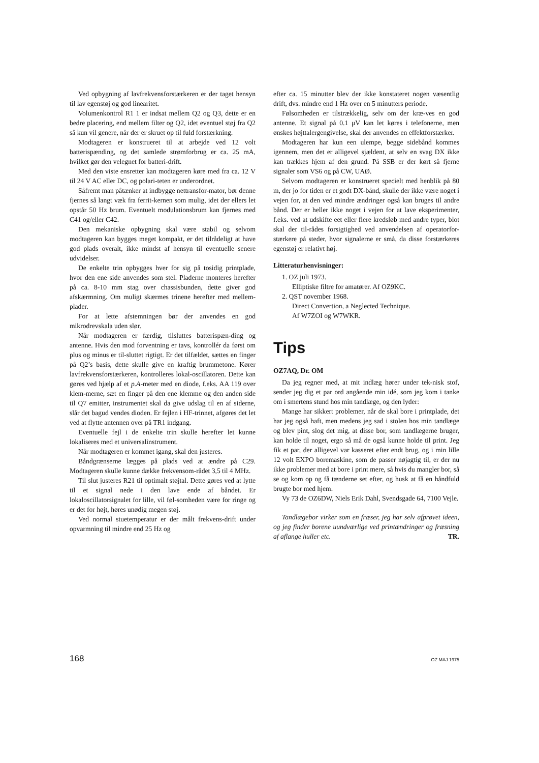Ved opbygning af lavfrekvensforstærkeren er der taget hensyn til lav egenstøj og god linearitet.
Volumenkontrol R1 1 er indsat mellem Q2 og Q3, dette er en bedre placering, end mellem filter og Q2, idet eventuel støj fra Q2 så kun vil genere, når der er skruet op til fuld forstærkning.
Modtageren er konstrueret til at arbejde ved 12 volt batterispænding, og det samlede strømforbrug er ca. 25 mA, hvilket gør den velegnet for batteri-drift.
Med den viste ensretter kan modtageren køre med fra ca. 12 V til 24 V AC eller DC, og polari-teten er underordnet.
Såfremt man påtænker at indbygge nettransfor-mator, bør denne fjernes så langt væk fra ferrit-kernen som mulig, idet der ellers let opstår 50 Hz brum. Eventuelt modulationsbrum kan fjernes med C41 og/eller C42.
Den mekaniske opbygning skal være stabil og selvom modtageren kan bygges meget kompakt, er det tilrådeligt at have god plads overalt, ikke mindst af hensyn til eventuelle senere udvidelser.
De enkelte trin opbygges hver for sig på tosidig printplade, hvor den ene side anvendes som stel. Pladerne monteres herefter på ca. 8-10 mm stag over chassisbunden, dette giver god afskærmning. Om muligt skærmes trinene herefter med mellem-plader.
For at lette afstemningen bør der anvendes en god mikrodrevskala uden slør.
Når modtageren er færdig, tilsluttes batterispæn-ding og antenne. Hvis den mod forventning er tavs, kontrollér da først om plus og minus er til-sluttet rigtigt. Er det tilfældet, sættes en finger på Q2’s basis, dette skulle give en kraftig brummetone. Kører lavfrekvensforstærkeren, kontrolleres lokal-oscillatoren. Dette kan gøres ved hjælp af et p.A-meter med en diode, f.eks. AA 119 over klem-merne, sæt en finger på den ene klemme og den anden side til Q7 emitter, instrumentet skal da give udslag til en af siderne, slår det bagud vendes dioden. Er fejlen i HF-trinnet, afgøres det let ved at flytte antennen over på TR1 indgang.
Eventuelle fejl i de enkelte trin skulle herefter let kunne lokaliseres med et universalinstrument.
Når modtageren er kommet igang, skal den justeres.
Båndgrænserne lægges på plads ved at ændre på C29. Modtageren skulle kunne dække frekvensom-rådet 3,5 til 4 MHz.
Til slut justeres R21 til optimalt støjtal. Dette gøres ved at lytte til et signal nede i den lave ende af båndet. Er lokaloscillatorsignalet for lille, vil føl-somheden være for ringe og er det for højt, høres unødig megen støj.
Ved normal stuetemperatur er der målt frekvens-drift under opvarmning til mindre end 25 Hz og
efter ca. 15 minutter blev der ikke konstateret nogen væsentlig drift, dvs. mindre end 1 Hz over en 5 minutters periode.
Følsomheden er tilstrækkelig, selv om der kræ-ves en god antenne. Et signal på 0.1 μV kan let køres i telefonerne, men ønskes højttalergengivelse, skal der anvendes en effektforstærker.
Modtageren har kun een ulempe, begge sidebånd kommes igennem, men det er alligevel sjældent, at selv en svag DX ikke kan trækkes hjem af den grund. På SSB er der kørt så fjerne signaler som VS6 og på CW, UAØ.
Selvom modtageren er konstrueret specielt med henblik på 80 m, der jo for tiden er et godt DX-bånd, skulle der ikke være noget i vejen for, at den ved mindre ændringer også kan bruges til andre bånd. Der er heller ikke noget i vejen for at lave eksperimenter, f.eks. ved at udskifte eet eller flere kredsløb med andre typer, blot skal der til-rådes forsigtighed ved anvendelsen af operatorfor-stærkere på steder, hvor signalerne er små, da disse forstærkeres egenstøj er relativt høj.
Litteraturhenvisninger:
1. OZ juli 1973.
Elliptiske filtre for amatører. Af OZ9KC.
2. QST november 1968.
Direct Convertion, a Neglected Technique.
Af W7ZOI og W7WKR.
Tips
OZ7AQ, Dr. OM
Da jeg regner med, at mit indlæg hører under tek-nisk stof, sender jeg dig et par ord angående min idé, som jeg kom i tanke om i smertens stund hos min tandlæge, og den lyder:
Mange har sikkert problemer, når de skal bore i printplade, det har jeg også haft, men medens jeg sad i stolen hos min tandlæge og blev pint, slog det mig, at disse bor, som tandlægerne bruger, kan holde til noget, ergo så må de også kunne holde til print. Jeg fik et par, der alligevel var kasseret efter endt brug, og i min lille 12 volt EXPO boremaskine, som de passer nøjagtig til, er der nu ikke problemer med at bore i print mere, så hvis du mangler bor, så se og kom op og få tænderne set efter, og husk at få en håndfuld brugte bor med hjem.
Vy 73 de OZ6DW, Niels Erik Dahl, Svendsgade 64, 7100 Vejle.
Tandlægebor virker som en fræser, jeg har selv afprøvet ideen, og jeg finder borene uundværlige ved printændringer og fræsning af aflange huller etc. TR.
168 OZ MAJ 1975